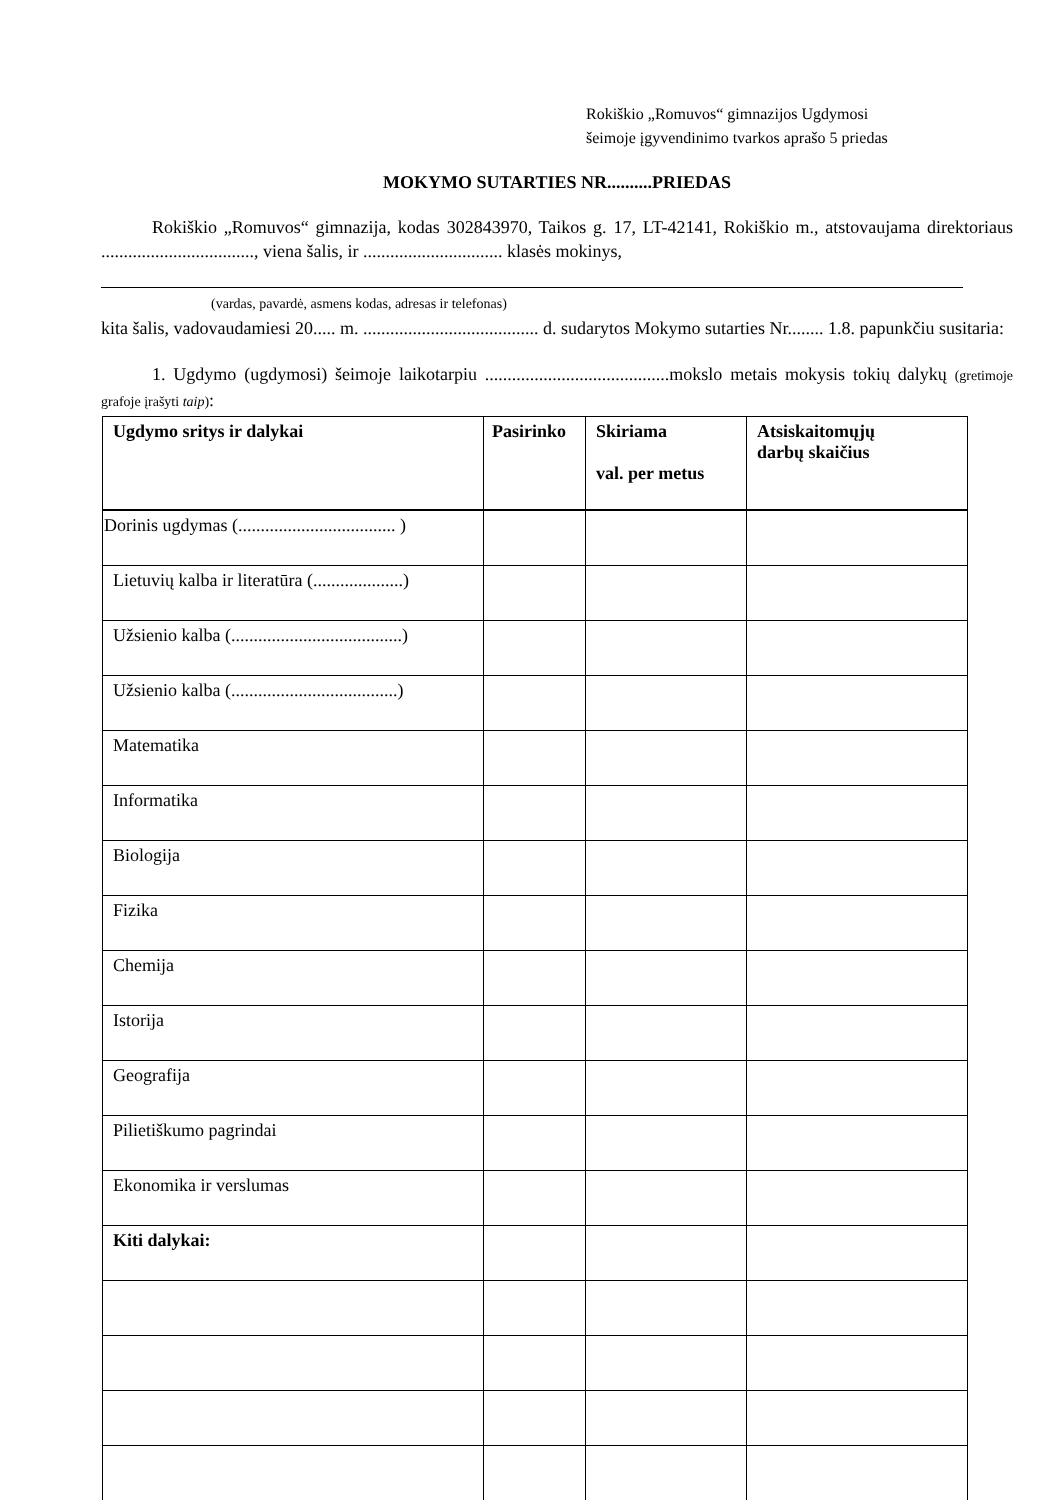Rokiškio „Romuvos“ gimnazijos Ugdymosi
šeimoje įgyvendinimo tvarkos aprašo 5 priedas
MOKYMO SUTARTIES NR..........PRIEDAS
Rokiškio „Romuvos“ gimnazija, kodas 302843970, Taikos g. 17, LT-42141, Rokiškio m., atstovaujama direktoriaus .................................., viena šalis, ir ............................... klasės mokinys,
(vardas, pavardė, asmens kodas, adresas ir telefonas)
kita šalis, vadovaudamiesi 20..... m. ....................................... d. sudarytos Mokymo sutarties Nr........ 1.8. papunkčiu susitaria:
1. Ugdymo (ugdymosi) šeimoje laikotarpiu .........................................mokslo metais mokysis tokių dalykų (gretimoje grafoje įrašyti taip):
| Ugdymo sritys ir dalykai | Pasirinko | Skiriama val. per metus | Atsiskaitomųjų darbų skaičius |
| --- | --- | --- | --- |
| Dorinis ugdymas (................................... ) | | | |
| Lietuvių kalba ir literatūra (....................) | | | |
| Užsienio kalba (......................................) | | | |
| Užsienio kalba (.....................................) | | | |
| Matematika | | | |
| Informatika | | | |
| Biologija | | | |
| Fizika | | | |
| Chemija | | | |
| Istorija | | | |
| Geografija | | | |
| Pilietiškumo pagrindai | | | |
| Ekonomika ir verslumas | | | |
| Kiti dalykai: | | | |